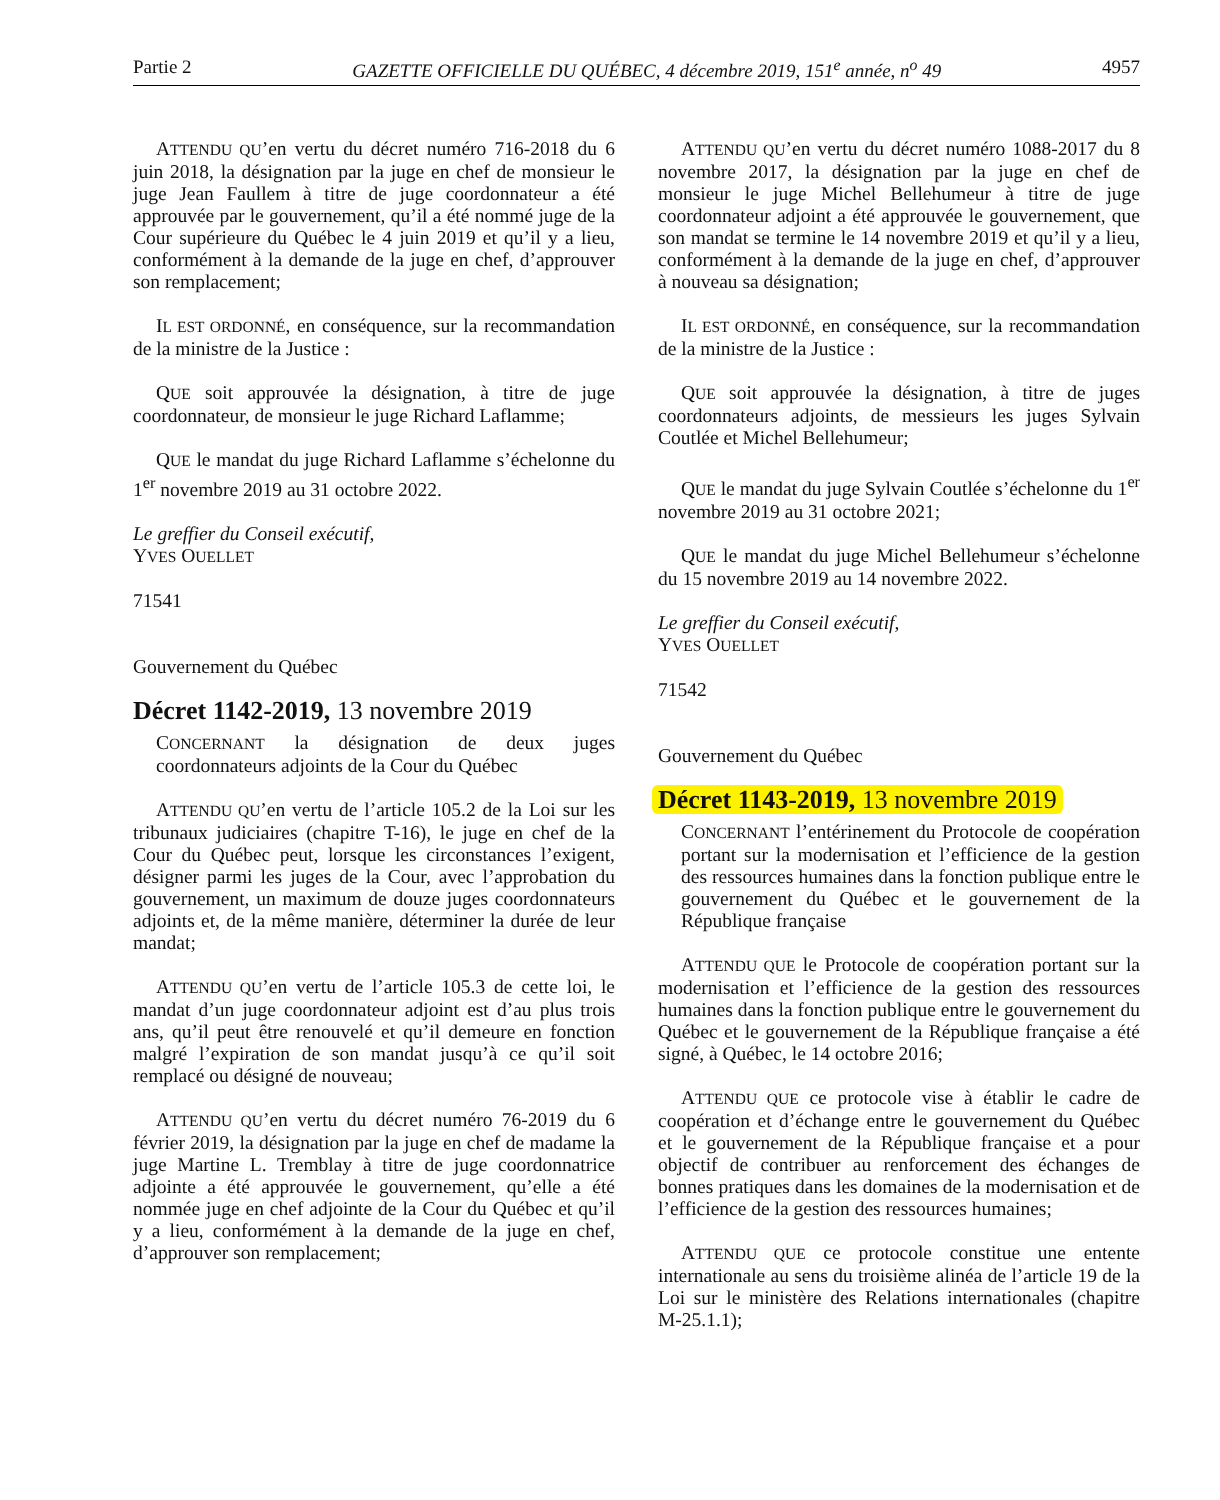Partie 2 GAZETTE OFFICIELLE DU QUÉBEC, 4 décembre 2019, 151<sup>e</sup> année, n<sup>o</sup> 49 4957
ATTENDU QU’en vertu du décret numéro 716-2018 du 6 juin 2018, la désignation par la juge en chef de monsieur le juge Jean Faullem à titre de juge coordonnateur a été approuvée par le gouvernement, qu’il a été nommé juge de la Cour supérieure du Québec le 4 juin 2019 et qu’il y a lieu, conformément à la demande de la juge en chef, d’approuver son remplacement;
IL EST ORDONNÉ, en conséquence, sur la recommandation de la ministre de la Justice :
QUE soit approuvée la désignation, à titre de juge coordonnateur, de monsieur le juge Richard Laflamme;
QUE le mandat du juge Richard Laflamme s’échelonne du 1<sup>er</sup> novembre 2019 au 31 octobre 2022.
Le greffier du Conseil exécutif,
YVES OUELLET
71541
Gouvernement du Québec
Décret 1142-2019, 13 novembre 2019
CONCERNANT la désignation de deux juges coordonnateurs adjoints de la Cour du Québec
ATTENDU QU’en vertu de l’article 105.2 de la Loi sur les tribunaux judiciaires (chapitre T-16), le juge en chef de la Cour du Québec peut, lorsque les circonstances l’exigent, désigner parmi les juges de la Cour, avec l’approbation du gouvernement, un maximum de douze juges coordonnateurs adjoints et, de la même manière, déterminer la durée de leur mandat;
ATTENDU QU’en vertu de l’article 105.3 de cette loi, le mandat d’un juge coordonnateur adjoint est d’au plus trois ans, qu’il peut être renouvelé et qu’il demeure en fonction malgré l’expiration de son mandat jusqu’à ce qu’il soit remplacé ou désigné de nouveau;
ATTENDU QU’en vertu du décret numéro 76-2019 du 6 février 2019, la désignation par la juge en chef de madame la juge Martine L. Tremblay à titre de juge coordonnatrice adjointe a été approuvée le gouvernement, qu’elle a été nommée juge en chef adjointe de la Cour du Québec et qu’il y a lieu, conformément à la demande de la juge en chef, d’approuver son remplacement;
ATTENDU QU’en vertu du décret numéro 1088-2017 du 8 novembre 2017, la désignation par la juge en chef de monsieur le juge Michel Bellehumeur à titre de juge coordonnateur adjoint a été approuvée le gouvernement, que son mandat se termine le 14 novembre 2019 et qu’il y a lieu, conformément à la demande de la juge en chef, d’approuver à nouveau sa désignation;
IL EST ORDONNÉ, en conséquence, sur la recommandation de la ministre de la Justice :
QUE soit approuvée la désignation, à titre de juges coordonnateurs adjoints, de messieurs les juges Sylvain Coutlée et Michel Bellehumeur;
QUE le mandat du juge Sylvain Coutlée s’échelonne du 1<sup>er</sup> novembre 2019 au 31 octobre 2021;
QUE le mandat du juge Michel Bellehumeur s’échelonne du 15 novembre 2019 au 14 novembre 2022.
Le greffier du Conseil exécutif,
YVES OUELLET
71542
Gouvernement du Québec
Décret 1143-2019, 13 novembre 2019
CONCERNANT l’entérinement du Protocole de coopération portant sur la modernisation et l’efficience de la gestion des ressources humaines dans la fonction publique entre le gouvernement du Québec et le gouvernement de la République française
ATTENDU QUE le Protocole de coopération portant sur la modernisation et l’efficience de la gestion des ressources humaines dans la fonction publique entre le gouvernement du Québec et le gouvernement de la République française a été signé, à Québec, le 14 octobre 2016;
ATTENDU QUE ce protocole vise à établir le cadre de coopération et d’échange entre le gouvernement du Québec et le gouvernement de la République française et a pour objectif de contribuer au renforcement des échanges de bonnes pratiques dans les domaines de la modernisation et de l’efficience de la gestion des ressources humaines;
ATTENDU QUE ce protocole constitue une entente internationale au sens du troisième alinéa de l’article 19 de la Loi sur le ministère des Relations internationales (chapitre M-25.1.1);